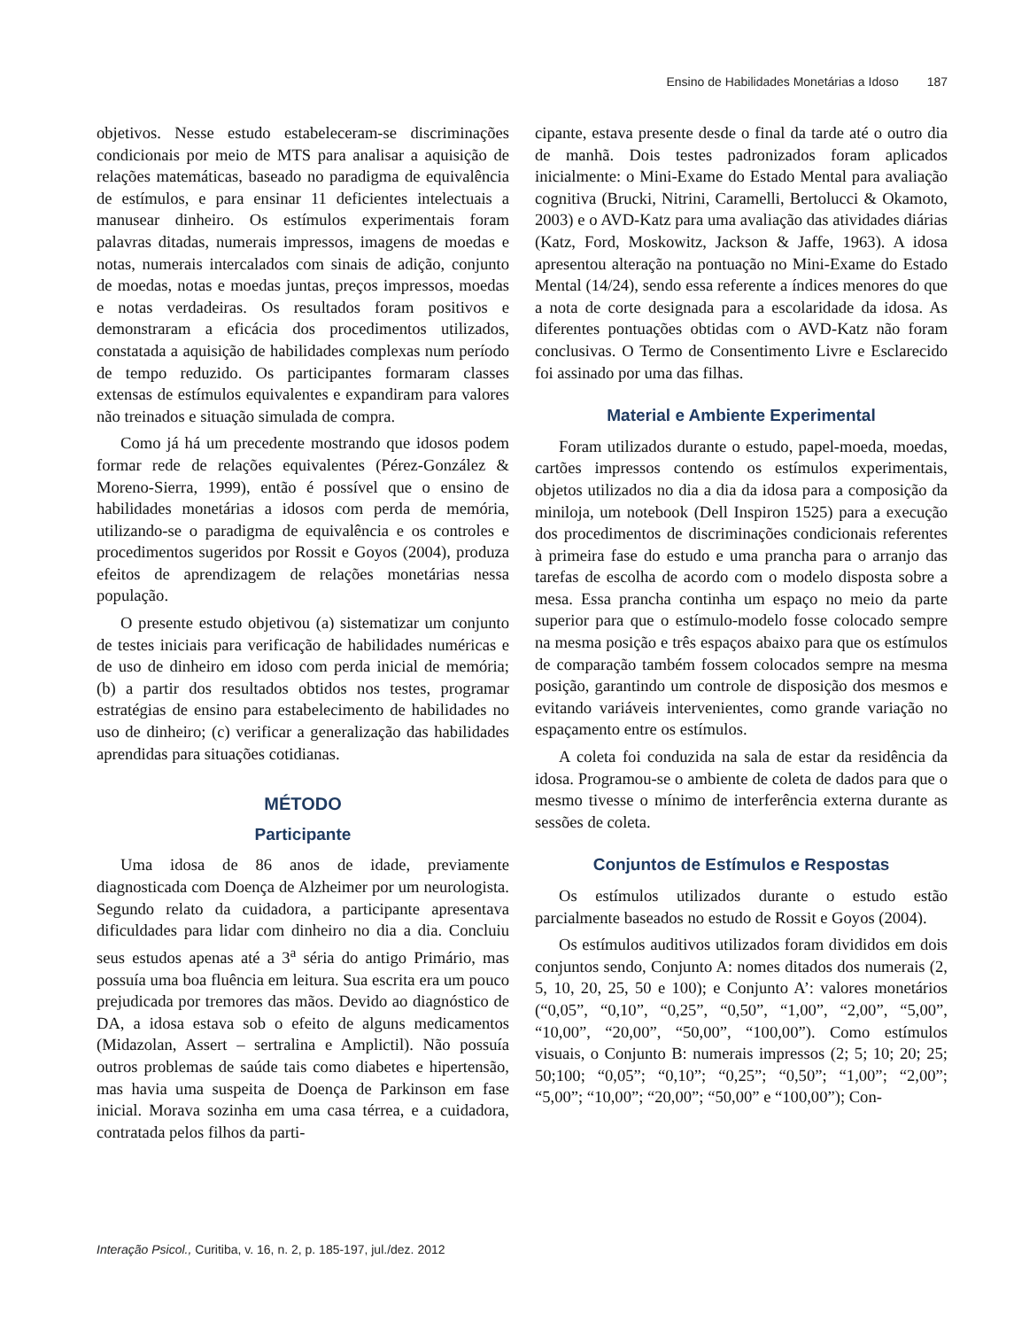Ensino de Habilidades Monetárias a Idoso 187
objetivos. Nesse estudo estabeleceram-se discriminações condicionais por meio de MTS para analisar a aquisição de relações matemáticas, baseado no paradigma de equivalência de estímulos, e para ensinar 11 deficientes intelectuais a manusear dinheiro. Os estímulos experimentais foram palavras ditadas, numerais impressos, imagens de moedas e notas, numerais intercalados com sinais de adição, conjunto de moedas, notas e moedas juntas, preços impressos, moedas e notas verdadeiras. Os resultados foram positivos e demonstraram a eficácia dos procedimentos utilizados, constatada a aquisição de habilidades complexas num período de tempo reduzido. Os participantes formaram classes extensas de estímulos equivalentes e expandiram para valores não treinados e situação simulada de compra.
Como já há um precedente mostrando que idosos podem formar rede de relações equivalentes (Pérez-González & Moreno-Sierra, 1999), então é possível que o ensino de habilidades monetárias a idosos com perda de memória, utilizando-se o paradigma de equivalência e os controles e procedimentos sugeridos por Rossit e Goyos (2004), produza efeitos de aprendizagem de relações monetárias nessa população.
O presente estudo objetivou (a) sistematizar um conjunto de testes iniciais para verificação de habilidades numéricas e de uso de dinheiro em idoso com perda inicial de memória; (b) a partir dos resultados obtidos nos testes, programar estratégias de ensino para estabelecimento de habilidades no uso de dinheiro; (c) verificar a generalização das habilidades aprendidas para situações cotidianas.
MÉTODO
Participante
Uma idosa de 86 anos de idade, previamente diagnosticada com Doença de Alzheimer por um neurologista. Segundo relato da cuidadora, a participante apresentava dificuldades para lidar com dinheiro no dia a dia. Concluiu seus estudos apenas até a 3<sup>a</sup> séria do antigo Primário, mas possuía uma boa fluência em leitura. Sua escrita era um pouco prejudicada por tremores das mãos. Devido ao diagnóstico de DA, a idosa estava sob o efeito de alguns medicamentos (Midazolan, Assert – sertralina e Amplictil). Não possuía outros problemas de saúde tais como diabetes e hipertensão, mas havia uma suspeita de Doença de Parkinson em fase inicial. Morava sozinha em uma casa térrea, e a cuidadora, contratada pelos filhos da parti-
cipante, estava presente desde o final da tarde até o outro dia de manhã. Dois testes padronizados foram aplicados inicialmente: o Mini-Exame do Estado Mental para avaliação cognitiva (Brucki, Nitrini, Caramelli, Bertolucci & Okamoto, 2003) e o AVD-Katz para uma avaliação das atividades diárias (Katz, Ford, Moskowitz, Jackson & Jaffe, 1963). A idosa apresentou alteração na pontuação no Mini-Exame do Estado Mental (14/24), sendo essa referente a índices menores do que a nota de corte designada para a escolaridade da idosa. As diferentes pontuações obtidas com o AVD-Katz não foram conclusivas. O Termo de Consentimento Livre e Esclarecido foi assinado por uma das filhas.
Material e Ambiente Experimental
Foram utilizados durante o estudo, papel-moeda, moedas, cartões impressos contendo os estímulos experimentais, objetos utilizados no dia a dia da idosa para a composição da miniloja, um notebook (Dell Inspiron 1525) para a execução dos procedimentos de discriminações condicionais referentes à primeira fase do estudo e uma prancha para o arranjo das tarefas de escolha de acordo com o modelo disposta sobre a mesa. Essa prancha continha um espaço no meio da parte superior para que o estímulo-modelo fosse colocado sempre na mesma posição e três espaços abaixo para que os estímulos de comparação também fossem colocados sempre na mesma posição, garantindo um controle de disposição dos mesmos e evitando variáveis intervenientes, como grande variação no espaçamento entre os estímulos.
A coleta foi conduzida na sala de estar da residência da idosa. Programou-se o ambiente de coleta de dados para que o mesmo tivesse o mínimo de interferência externa durante as sessões de coleta.
Conjuntos de Estímulos e Respostas
Os estímulos utilizados durante o estudo estão parcialmente baseados no estudo de Rossit e Goyos (2004).
Os estímulos auditivos utilizados foram divididos em dois conjuntos sendo, Conjunto A: nomes ditados dos numerais (2, 5, 10, 20, 25, 50 e 100); e Conjunto A’: valores monetários (“0,05”, “0,10”, “0,25”, “0,50”, “1,00”, “2,00”, “5,00”, “10,00”, “20,00”, “50,00”, “100,00”). Como estímulos visuais, o Conjunto B: numerais impressos (2; 5; 10; 20; 25; 50;100; “0,05”; “0,10”; “0,25”; “0,50”; “1,00”; “2,00”; “5,00”; “10,00”; “20,00”; “50,00” e “100,00”); Con-
Interação Psicol., Curitiba, v. 16, n. 2, p. 185-197, jul./dez. 2012